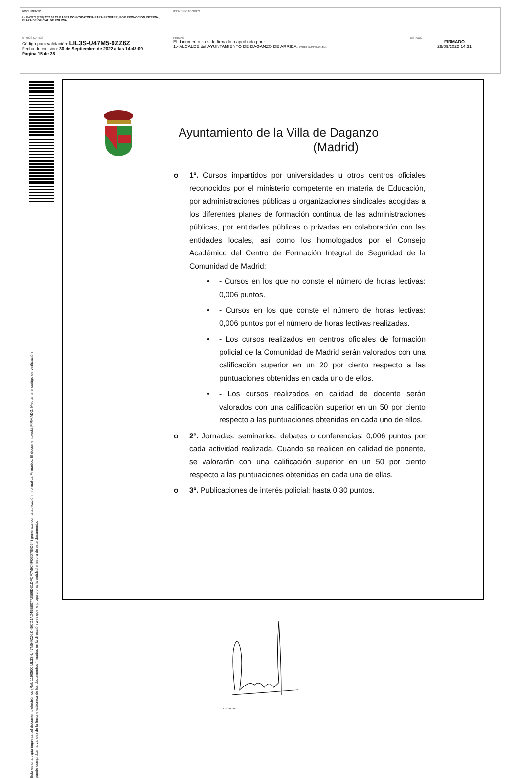| DOCUMENTO 0 - BASES (ENI): 202 09 29 BASES CONVOCATORIA PARA PROVEER, POR PROMOCION INTERNA, PLAZA DE OFICIAL DE POLICIA | IDENTIFICADORES | |
| OTROS DATOS Código para validación: LIL3S-U47M5-9ZZ6Z Fecha de emisión: 30 de Septiembre de 2022 a las 14:48:09 Página 15 de 35 | FIRMAS El documento ha sido firmado o aprobado por : 1.- ALCALDE del AYUNTAMIENTO DE DAGANZO DE ARRIBA. Firmado 29/09/2022 14:31 | ESTADO FIRMADO 29/09/2022 14:31 |
Esta es una copia impresa del documento electrónico (Ref: 1190500 LIL3S-U47M5-9ZZ6Z 45CD1AD49E80772586D31DFCF7A5C4F06D795D64) generada con la aplicación informática Firmadoc. El documento está FIRMADO. Mediante el código de verificación
puede comprobar la validez de la firma electrónica de los documentos firmados en la dirección web que le proporciona la entidad emisora de este documento.
Ayuntamiento de la Villa de Daganzo
(Madrid)
o 1º. Cursos impartidos por universidades u otros centros oficiales reconocidos por el ministerio competente en materia de Educación, por administraciones públicas u organizaciones sindicales acogidas a los diferentes planes de formación continua de las administraciones públicas, por entidades públicas o privadas en colaboración con las entidades locales, así como los homologados por el Consejo Académico del Centro de Formación Integral de Seguridad de la Comunidad de Madrid:
• - Cursos en los que no conste el número de horas lectivas: 0,006 puntos.
• - Cursos en los que conste el número de horas lectivas: 0,006 puntos por el número de horas lectivas realizadas.
• - Los cursos realizados en centros oficiales de formación policial de la Comunidad de Madrid serán valorados con una calificación superior en un 20 por ciento respecto a las puntuaciones obtenidas en cada uno de ellos.
• - Los cursos realizados en calidad de docente serán valorados con una calificación superior en un 50 por ciento respecto a las puntuaciones obtenidas en cada uno de ellos.
o 2º. Jornadas, seminarios, debates o conferencias: 0,006 puntos por cada actividad realizada. Cuando se realicen en calidad de ponente, se valorarán con una calificación superior en un 50 por ciento respecto a las puntuaciones obtenidas en cada una de ellas.
o 3º. Publicaciones de interés policial: hasta 0,30 puntos.
ALCALDE